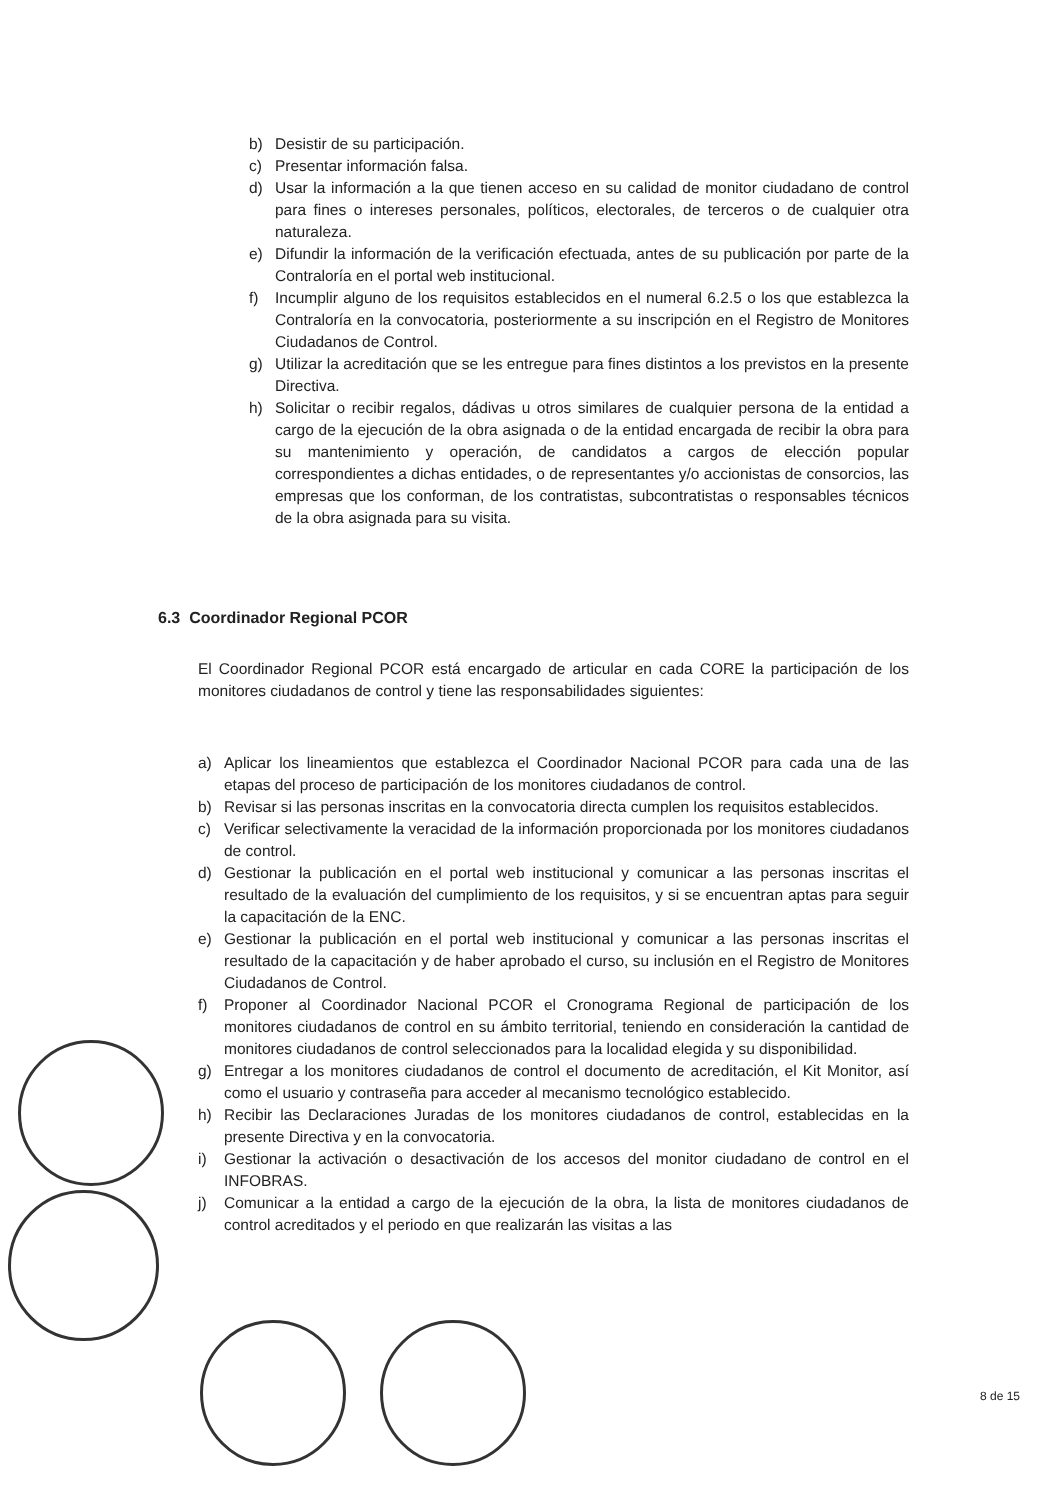b) Desistir de su participación.
c) Presentar información falsa.
d) Usar la información a la que tienen acceso en su calidad de monitor ciudadano de control para fines o intereses personales, políticos, electorales, de terceros o de cualquier otra naturaleza.
e) Difundir la información de la verificación efectuada, antes de su publicación por parte de la Contraloría en el portal web institucional.
f) Incumplir alguno de los requisitos establecidos en el numeral 6.2.5 o los que establezca la Contraloría en la convocatoria, posteriormente a su inscripción en el Registro de Monitores Ciudadanos de Control.
g) Utilizar la acreditación que se les entregue para fines distintos a los previstos en la presente Directiva.
h) Solicitar o recibir regalos, dádivas u otros similares de cualquier persona de la entidad a cargo de la ejecución de la obra asignada o de la entidad encargada de recibir la obra para su mantenimiento y operación, de candidatos a cargos de elección popular correspondientes a dichas entidades, o de representantes y/o accionistas de consorcios, las empresas que los conforman, de los contratistas, subcontratistas o responsables técnicos de la obra asignada para su visita.
6.3 Coordinador Regional PCOR
El Coordinador Regional PCOR está encargado de articular en cada CORE la participación de los monitores ciudadanos de control y tiene las responsabilidades siguientes:
a) Aplicar los lineamientos que establezca el Coordinador Nacional PCOR para cada una de las etapas del proceso de participación de los monitores ciudadanos de control.
b) Revisar si las personas inscritas en la convocatoria directa cumplen los requisitos establecidos.
c) Verificar selectivamente la veracidad de la información proporcionada por los monitores ciudadanos de control.
d) Gestionar la publicación en el portal web institucional y comunicar a las personas inscritas el resultado de la evaluación del cumplimiento de los requisitos, y si se encuentran aptas para seguir la capacitación de la ENC.
e) Gestionar la publicación en el portal web institucional y comunicar a las personas inscritas el resultado de la capacitación y de haber aprobado el curso, su inclusión en el Registro de Monitores Ciudadanos de Control.
f) Proponer al Coordinador Nacional PCOR el Cronograma Regional de participación de los monitores ciudadanos de control en su ámbito territorial, teniendo en consideración la cantidad de monitores ciudadanos de control seleccionados para la localidad elegida y su disponibilidad.
g) Entregar a los monitores ciudadanos de control el documento de acreditación, el Kit Monitor, así como el usuario y contraseña para acceder al mecanismo tecnológico establecido.
h) Recibir las Declaraciones Juradas de los monitores ciudadanos de control, establecidas en la presente Directiva y en la convocatoria.
i) Gestionar la activación o desactivación de los accesos del monitor ciudadano de control en el INFOBRAS.
j) Comunicar a la entidad a cargo de la ejecución de la obra, la lista de monitores ciudadanos de control acreditados y el periodo en que realizarán las visitas a las
8 de 15